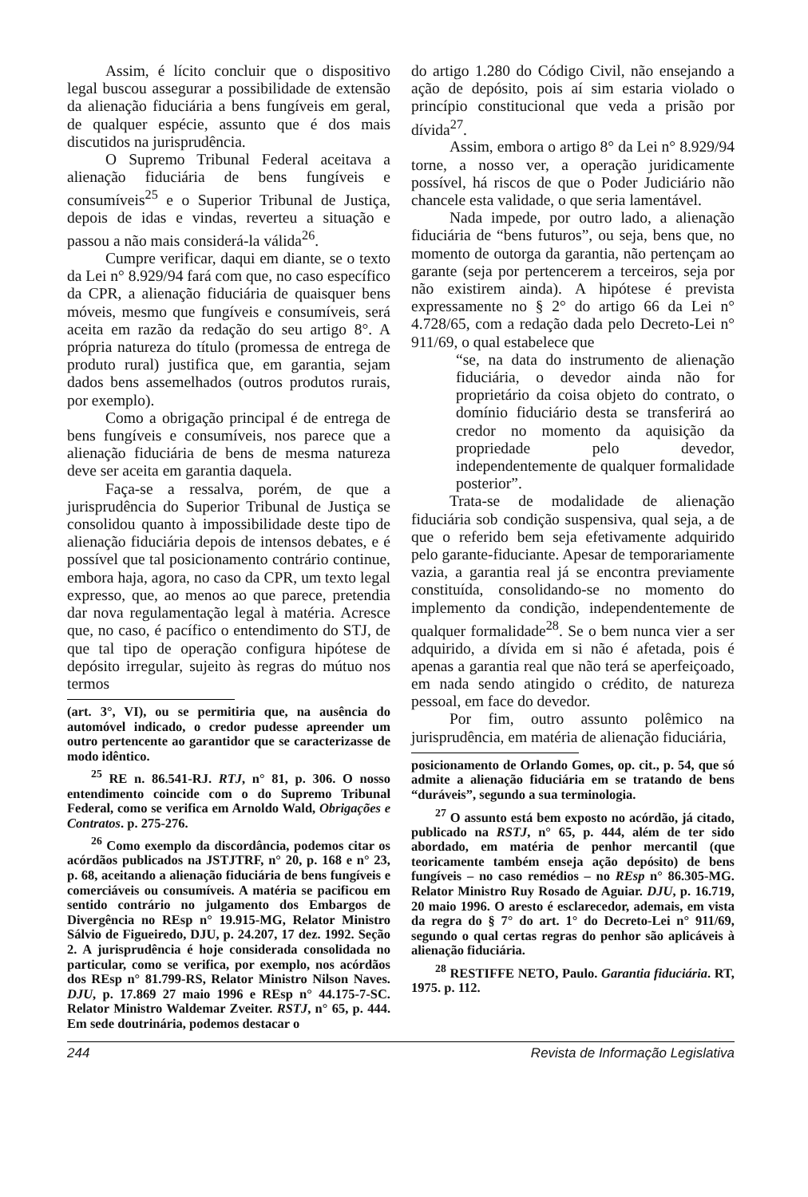Assim, é lícito concluir que o dispositivo legal buscou assegurar a possibilidade de extensão da alienação fiduciária a bens fungíveis em geral, de qualquer espécie, assunto que é dos mais discutidos na jurisprudência.
O Supremo Tribunal Federal aceitava a alienação fiduciária de bens fungíveis e consumíveis<sup>25</sup> e o Superior Tribunal de Justiça, depois de idas e vindas, reverteu a situação e passou a não mais considerá-la válida<sup>26</sup>.
Cumpre verificar, daqui em diante, se o texto da Lei n° 8.929/94 fará com que, no caso específico da CPR, a alienação fiduciária de quaisquer bens móveis, mesmo que fungíveis e consumíveis, será aceita em razão da redação do seu artigo 8°. A própria natureza do título (promessa de entrega de produto rural) justifica que, em garantia, sejam dados bens assemelhados (outros produtos rurais, por exemplo).
Como a obrigação principal é de entrega de bens fungíveis e consumíveis, nos parece que a alienação fiduciária de bens de mesma natureza deve ser aceita em garantia daquela.
Faça-se a ressalva, porém, de que a jurisprudência do Superior Tribunal de Justiça se consolidou quanto à impossibilidade deste tipo de alienação fiduciária depois de intensos debates, e é possível que tal posicionamento contrário continue, embora haja, agora, no caso da CPR, um texto legal expresso, que, ao menos ao que parece, pretendia dar nova regulamentação legal à matéria. Acresce que, no caso, é pacífico o entendimento do STJ, de que tal tipo de operação configura hipótese de depósito irregular, sujeito às regras do mútuo nos termos
(art. 3°, VI), ou se permitiria que, na ausência do automóvel indicado, o credor pudesse apreender um outro pertencente ao garantidor que se caracterizasse de modo idêntico.
<sup>25</sup> RE n. 86.541-RJ. RTJ, n° 81, p. 306. O nosso entendimento coincide com o do Supremo Tribunal Federal, como se verifica em Arnoldo Wald, Obrigações e Contratos. p. 275-276.
<sup>26</sup> Como exemplo da discordância, podemos citar os acórdãos publicados na JSTJTRF, n° 20, p. 168 e n° 23, p. 68, aceitando a alienação fiduciária de bens fungíveis e comerciáveis ou consumíveis. A matéria se pacificou em sentido contrário no julgamento dos Embargos de Divergência no REsp n° 19.915-MG, Relator Ministro Sálvio de Figueiredo, DJU, p. 24.207, 17 dez. 1992. Seção 2. A jurisprudência é hoje considerada consolidada no particular, como se verifica, por exemplo, nos acórdãos dos REsp n° 81.799-RS, Relator Ministro Nilson Naves. DJU, p. 17.869 27 maio 1996 e REsp n° 44.175-7-SC. Relator Ministro Waldemar Zveiter. RSTJ, n° 65, p. 444. Em sede doutrinária, podemos destacar o
do artigo 1.280 do Código Civil, não ensejando a ação de depósito, pois aí sim estaria violado o princípio constitucional que veda a prisão por dívida<sup>27</sup>.
Assim, embora o artigo 8° da Lei n° 8.929/94 torne, a nosso ver, a operação juridicamente possível, há riscos de que o Poder Judiciário não chancele esta validade, o que seria lamentável.
Nada impede, por outro lado, a alienação fiduciária de “bens futuros”, ou seja, bens que, no momento de outorga da garantia, não pertençam ao garante (seja por pertencerem a terceiros, seja por não existirem ainda). A hipótese é prevista expressamente no § 2° do artigo 66 da Lei n° 4.728/65, com a redação dada pelo Decreto-Lei n° 911/69, o qual estabelece que
“se, na data do instrumento de alienação fiduciária, o devedor ainda não for proprietário da coisa objeto do contrato, o domínio fiduciário desta se transferirá ao credor no momento da aquisição da propriedade pelo devedor, independentemente de qualquer formalidade posterior”.
Trata-se de modalidade de alienação fiduciária sob condição suspensiva, qual seja, a de que o referido bem seja efetivamente adquirido pelo garante-fiduciante. Apesar de temporariamente vazia, a garantia real já se encontra previamente constituída, consolidando-se no momento do implemento da condição, independentemente de qualquer formalidade<sup>28</sup>. Se o bem nunca vier a ser adquirido, a dívida em si não é afetada, pois é apenas a garantia real que não terá se aperfeiçoado, em nada sendo atingido o crédito, de natureza pessoal, em face do devedor.
Por fim, outro assunto polêmico na jurisprudência, em matéria de alienação fiduciária,
posicionamento de Orlando Gomes, op. cit., p. 54, que só admite a alienação fiduciária em se tratando de bens “duráveis”, segundo a sua terminologia.
<sup>27</sup> O assunto está bem exposto no acórdão, já citado, publicado na RSTJ, n° 65, p. 444, além de ter sido abordado, em matéria de penhor mercantil (que teoricamente também enseja ação depósito) de bens fungíveis – no caso remédios – no REsp n° 86.305-MG. Relator Ministro Ruy Rosado de Aguiar. DJU, p. 16.719, 20 maio 1996. O aresto é esclarecedor, ademais, em vista da regra do § 7° do art. 1° do Decreto-Lei n° 911/69, segundo o qual certas regras do penhor são aplicáveis à alienação fiduciária.
<sup>28</sup> RESTIFFE NETO, Paulo. Garantia fiduciária. RT, 1975. p. 112.
244 Revista de Informação Legislativa